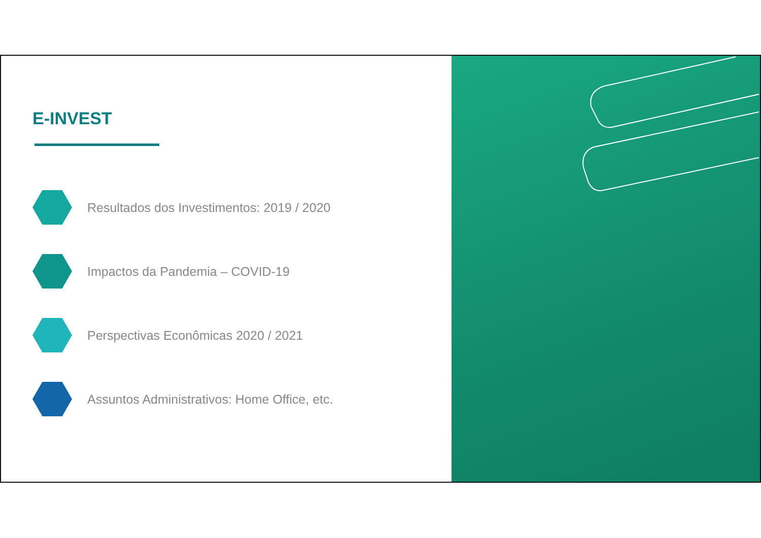E-INVEST
Resultados dos Investimentos: 2019 / 2020
Impactos da Pandemia – COVID-19
Perspectivas Econômicas 2020 / 2021
Assuntos Administrativos: Home Office, etc.